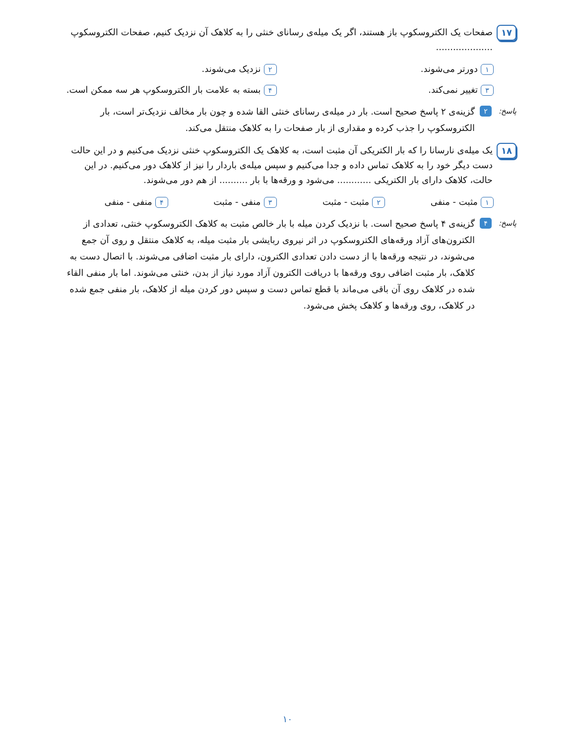۱۷
صفحات یک الکتروسکوپ باز هستند، اگر یک میله‌ی رسانای خنثی را به کلاهک آن نزدیک کنیم، صفحات الکتروسکوپ ....................
۱ دورتر می‌شوند.
۲ نزدیک می‌شوند.
۳ تغییر نمی‌کند.
۴ بسته به علامت بار الکتروسکوپ هر سه ممکن است.
پاسخ:
۲
گزینه‌ی ۲ پاسخ صحیح است. بار در میله‌ی رسانای خنثی القا شده و چون بار مخالف نزدیک‌تر است، بار الکتروسکوپ را جذب کرده و مقداری از بار صفحات را به کلاهک منتقل می‌کند.
۱۸
یک میله‌ی نارسانا را که بار الکتریکی آن مثبت است، به کلاهک یک الکتروسکوپ خنثی نزدیک می‌کنیم و در این حالت دست دیگر خود را به کلاهک تماس داده و جدا می‌کنیم و سپس میله‌ی باردار را نیز از کلاهک دور می‌کنیم. در این حالت، کلاهک دارای بار الکتریکی ............ می‌شود و ورقه‌ها با بار .......... از هم دور می‌شوند.
۱ مثبت - منفی
۲ مثبت - مثبت
۳ منفی - مثبت
۴ منفی - منفی
پاسخ:
۴
گزینه‌ی ۴ پاسخ صحیح است. با نزدیک کردن میله با بار خالص مثبت به کلاهک الکتروسکوپ خنثی، تعدادی از الکترون‌های آزاد ورقه‌های الکتروسکوپ در اثر نیروی ربایشی بار مثبت میله، به کلاهک منتقل و روی آن جمع می‌شوند، در نتیجه ورقه‌ها با از دست دادن تعدادی الکترون، دارای بار مثبت اضافی می‌شوند. با اتصال دست به کلاهک، بار مثبت اضافی روی ورقه‌ها با دریافت الکترون آزاد مورد نیاز از بدن، خنثی می‌شوند. اما بار منفی القاء شده در کلاهک روی آن باقی می‌ماند با قطع تماس دست و سپس دور کردن میله از کلاهک، بار منفی جمع شده در کلاهک، روی ورقه‌ها و کلاهک پخش می‌شود.
۱۰